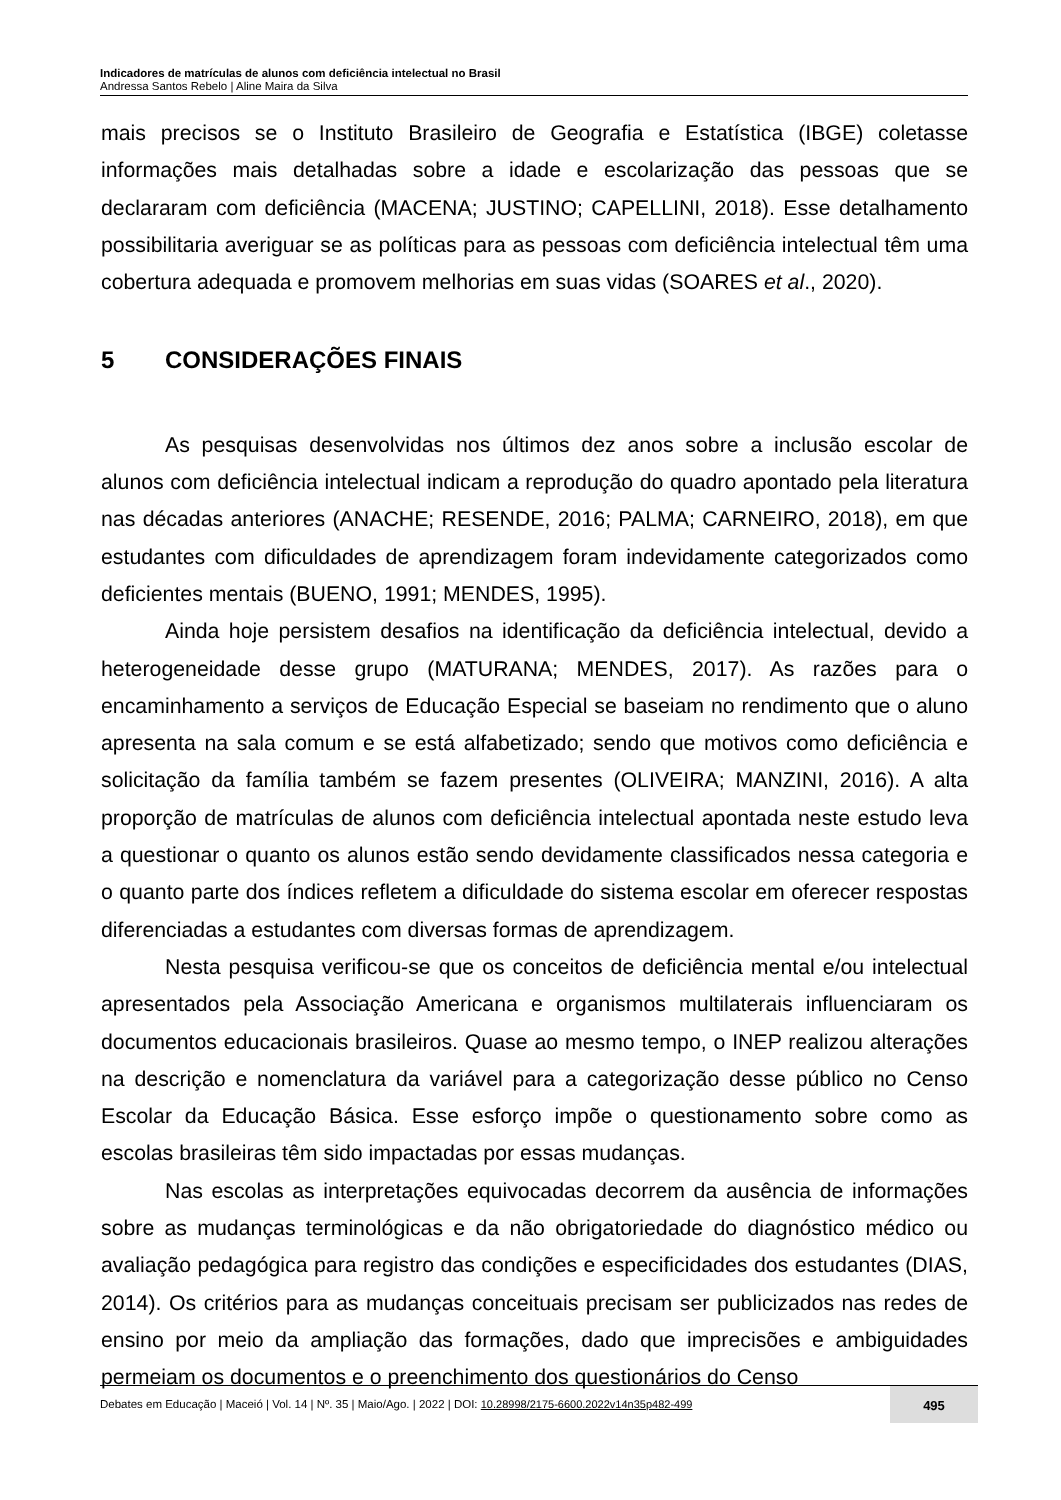Indicadores de matrículas de alunos com deficiência intelectual no Brasil
Andressa Santos Rebelo | Aline Maira da Silva
mais precisos se o Instituto Brasileiro de Geografia e Estatística (IBGE) coletasse informações mais detalhadas sobre a idade e escolarização das pessoas que se declararam com deficiência (MACENA; JUSTINO; CAPELLINI, 2018). Esse detalhamento possibilitaria averiguar se as políticas para as pessoas com deficiência intelectual têm uma cobertura adequada e promovem melhorias em suas vidas (SOARES et al., 2020).
5 CONSIDERAÇÕES FINAIS
As pesquisas desenvolvidas nos últimos dez anos sobre a inclusão escolar de alunos com deficiência intelectual indicam a reprodução do quadro apontado pela literatura nas décadas anteriores (ANACHE; RESENDE, 2016; PALMA; CARNEIRO, 2018), em que estudantes com dificuldades de aprendizagem foram indevidamente categorizados como deficientes mentais (BUENO, 1991; MENDES, 1995).
Ainda hoje persistem desafios na identificação da deficiência intelectual, devido a heterogeneidade desse grupo (MATURANA; MENDES, 2017). As razões para o encaminhamento a serviços de Educação Especial se baseiam no rendimento que o aluno apresenta na sala comum e se está alfabetizado; sendo que motivos como deficiência e solicitação da família também se fazem presentes (OLIVEIRA; MANZINI, 2016). A alta proporção de matrículas de alunos com deficiência intelectual apontada neste estudo leva a questionar o quanto os alunos estão sendo devidamente classificados nessa categoria e o quanto parte dos índices refletem a dificuldade do sistema escolar em oferecer respostas diferenciadas a estudantes com diversas formas de aprendizagem.
Nesta pesquisa verificou-se que os conceitos de deficiência mental e/ou intelectual apresentados pela Associação Americana e organismos multilaterais influenciaram os documentos educacionais brasileiros. Quase ao mesmo tempo, o INEP realizou alterações na descrição e nomenclatura da variável para a categorização desse público no Censo Escolar da Educação Básica. Esse esforço impõe o questionamento sobre como as escolas brasileiras têm sido impactadas por essas mudanças.
Nas escolas as interpretações equivocadas decorrem da ausência de informações sobre as mudanças terminológicas e da não obrigatoriedade do diagnóstico médico ou avaliação pedagógica para registro das condições e especificidades dos estudantes (DIAS, 2014). Os critérios para as mudanças conceituais precisam ser publicizados nas redes de ensino por meio da ampliação das formações, dado que imprecisões e ambiguidades permeiam os documentos e o preenchimento dos questionários do Censo
Debates em Educação | Maceió | Vol. 14 | Nº. 35 | Maio/Ago. | 2022 | DOI: 10.28998/2175-6600.2022v14n35p482-499
495